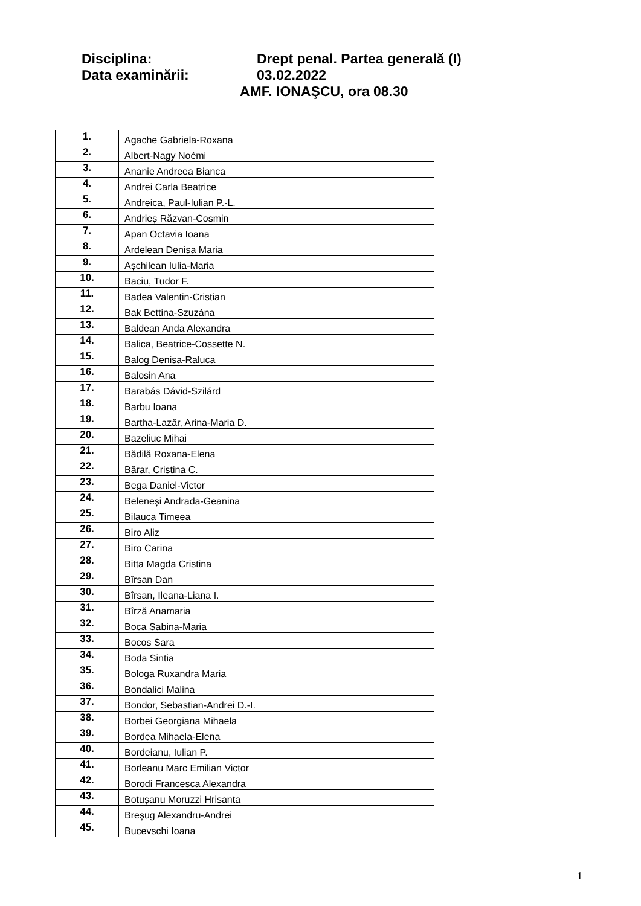Disciplina: Drept penal. Partea generală (I)
Data examinării: 03.02.2022
AMF. IONAŞCU, ora 08.30
| 1. | Agache Gabriela-Roxana |
| 2. | Albert-Nagy Noémi |
| 3. | Ananie Andreea Bianca |
| 4. | Andrei Carla Beatrice |
| 5. | Andreica, Paul-Iulian P.-L. |
| 6. | Andrieș Răzvan-Cosmin |
| 7. | Apan Octavia Ioana |
| 8. | Ardelean Denisa Maria |
| 9. | Așchilean Iulia-Maria |
| 10. | Baciu, Tudor F. |
| 11. | Badea Valentin-Cristian |
| 12. | Bak Bettina-Szuzána |
| 13. | Baldean Anda Alexandra |
| 14. | Balica, Beatrice-Cossette N. |
| 15. | Balog Denisa-Raluca |
| 16. | Balosin Ana |
| 17. | Barabás Dávid-Szilárd |
| 18. | Barbu Ioana |
| 19. | Bartha-Lazăr, Arina-Maria D. |
| 20. | Bazeliuc Mihai |
| 21. | Bădilă Roxana-Elena |
| 22. | Bărar, Cristina C. |
| 23. | Bega Daniel-Victor |
| 24. | Beleneși Andrada-Geanina |
| 25. | Bilauca Timeea |
| 26. | Biro Aliz |
| 27. | Biro Carina |
| 28. | Bitta Magda Cristina |
| 29. | Bîrsan Dan |
| 30. | Bîrsan, Ileana-Liana I. |
| 31. | Bîrză Anamaria |
| 32. | Boca Sabina-Maria |
| 33. | Bocos Sara |
| 34. | Boda Sintia |
| 35. | Bologa Ruxandra Maria |
| 36. | Bondalici Malina |
| 37. | Bondor, Sebastian-Andrei D.-I. |
| 38. | Borbei Georgiana Mihaela |
| 39. | Bordea Mihaela-Elena |
| 40. | Bordeianu, Iulian P. |
| 41. | Borleanu Marc Emilian Victor |
| 42. | Borodi Francesca Alexandra |
| 43. | Botușanu Moruzzi Hrisanta |
| 44. | Breșug Alexandru-Andrei |
| 45. | Bucevschi Ioana |
1